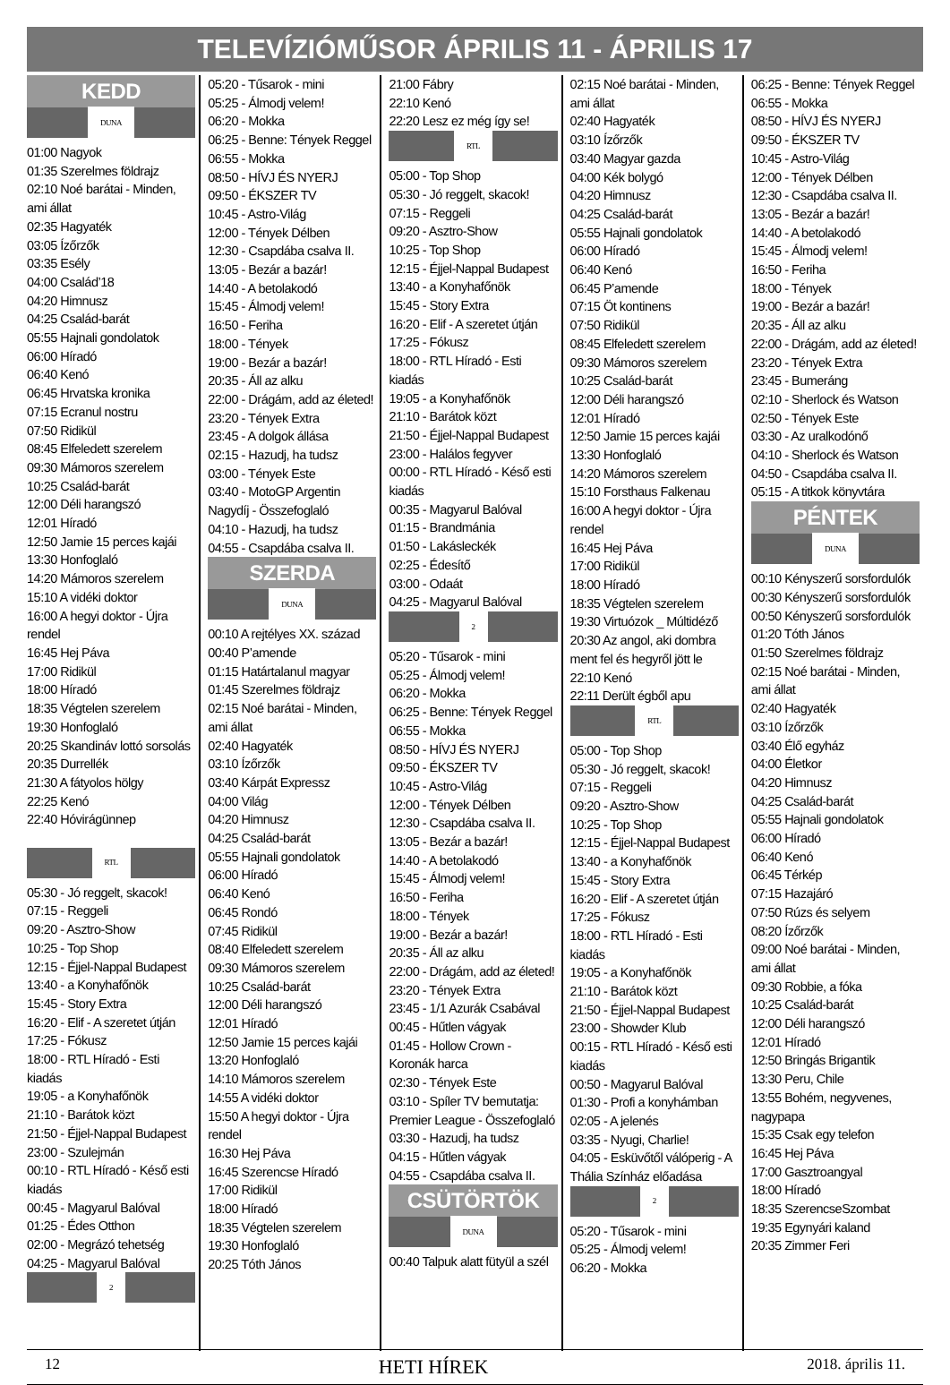TELEVÍZIÓMŰSOR ÁPRILIS 11 - ÁPRILIS 17
KEDD
DUNA
01:00 Nagyok
01:35 Szerelmes földrajz
02:10 Noé barátai - Minden, ami állat
02:35 Hagyaték
03:05 Ízőrzők
03:35 Esély
04:00 Család’18
04:20 Himnusz
04:25 Család-barát
05:55 Hajnali gondolatok
06:00 Híradó
06:40 Kenó
06:45 Hrvatska kronika
07:15 Ecranul nostru
07:50 Ridikül
08:45 Elfeledett szerelem
09:30 Mámoros szerelem
10:25 Család-barát
12:00 Déli harangszó
12:01 Híradó
12:50 Jamie 15 perces kajái
13:30 Honfoglaló
14:20 Mámoros szerelem
15:10 A vidéki doktor
16:00 A hegyi doktor - Újra rendel
16:45 Hej Páva
17:00 Ridikül
18:00 Híradó
18:35 Végtelen szerelem
19:30 Honfoglaló
20:25 Skandináv lottó sorsolás
20:35 Durrellék
21:30 A fátyolos hölgy
22:25 Kenó
22:40 Hóvirágünnep
RTL
05:30 - Jó reggelt, skacok!
07:15 - Reggeli
09:20 - Asztro-Show
10:25 - Top Shop
12:15 - Éjjel-Nappal Budapest
13:40 - a Konyhafőnök
15:45 - Story Extra
16:20 - Elif - A szeretet útján
17:25 - Fókusz
18:00 - RTL Híradó - Esti kiadás
19:05 - a Konyhafőnök
21:10 - Barátok közt
21:50 - Éjjel-Nappal Budapest
23:00 - Szulejmán
00:10 - RTL Híradó - Késő esti kiadás
00:45 - Magyarul Balóval
01:25 - Édes Otthon
02:00 - Megrázó tehetség
04:25 - Magyarul Balóval
2
05:20 - Tűsarok - mini
05:25 - Álmodj velem!
06:20 - Mokka
06:25 - Benne: Tények Reggel
06:55 - Mokka
08:50 - HÍVJ ÉS NYERJ
09:50 - ÉKSZER TV
10:45 - Astro-Világ
12:00 - Tények Délben
12:30 - Csapdába csalva II.
13:05 - Bezár a bazár!
14:40 - A betolakodó
15:45 - Álmodj velem!
16:50 - Feriha
18:00 - Tények
19:00 - Bezár a bazár!
20:35 - Áll az alku
22:00 - Drágám, add az életed!
23:20 - Tények Extra
23:45 - A dolgok állása
02:15 - Hazudj, ha tudsz
03:00 - Tények Este
03:40 - MotoGP Argentin Nagydíj - Összefoglaló
04:10 - Hazudj, ha tudsz
04:55 - Csapdába csalva II.
SZERDA
DUNA
00:10 A rejtélyes XX. század
00:40 P’amende
01:15 Határtalanul magyar
01:45 Szerelmes földrajz
02:15 Noé barátai - Minden, ami állat
02:40 Hagyaték
03:10 Ízőrzők
03:40 Kárpát Expressz
04:00 Világ
04:20 Himnusz
04:25 Család-barát
05:55 Hajnali gondolatok
06:00 Híradó
06:40 Kenó
06:45 Rondó
07:45 Ridikül
08:40 Elfeledett szerelem
09:30 Mámoros szerelem
10:25 Család-barát
12:00 Déli harangszó
12:01 Híradó
12:50 Jamie 15 perces kajái
13:20 Honfoglaló
14:10 Mámoros szerelem
14:55 A vidéki doktor
15:50 A hegyi doktor - Újra rendel
16:30 Hej Páva
16:45 Szerencse Híradó
17:00 Ridikül
18:00 Híradó
18:35 Végtelen szerelem
19:30 Honfoglaló
20:25 Tóth János
21:00 Fábry
22:10 Kenó
22:20 Lesz ez még így se!
RTL
05:00 - Top Shop
05:30 - Jó reggelt, skacok!
07:15 - Reggeli
09:20 - Asztro-Show
10:25 - Top Shop
12:15 - Éjjel-Nappal Budapest
13:40 - a Konyhafőnök
15:45 - Story Extra
16:20 - Elif - A szeretet útján
17:25 - Fókusz
18:00 - RTL Híradó - Esti kiadás
19:05 - a Konyhafőnök
21:10 - Barátok közt
21:50 - Éjjel-Nappal Budapest
23:00 - Halálos fegyver
00:00 - RTL Híradó - Késő esti kiadás
00:35 - Magyarul Balóval
01:15 - Brandmánia
01:50 - Lakásleckék
02:25 - Édesítő
03:00 - Odaát
04:25 - Magyarul Balóval
2
05:20 - Tűsarok - mini
05:25 - Álmodj velem!
06:20 - Mokka
06:25 - Benne: Tények Reggel
06:55 - Mokka
08:50 - HÍVJ ÉS NYERJ
09:50 - ÉKSZER TV
10:45 - Astro-Világ
12:00 - Tények Délben
12:30 - Csapdába csalva II.
13:05 - Bezár a bazár!
14:40 - A betolakodó
15:45 - Álmodj velem!
16:50 - Feriha
18:00 - Tények
19:00 - Bezár a bazár!
20:35 - Áll az alku
22:00 - Drágám, add az életed!
23:20 - Tények Extra
23:45 - 1/1 Azurák Csabával
00:45 - Hűtlen vágyak
01:45 - Hollow Crown - Koronák harca
02:30 - Tények Este
03:10 - Spíler TV bemutatja: Premier League - Összefoglaló
03:30 - Hazudj, ha tudsz
04:15 - Hűtlen vágyak
04:55 - Csapdába csalva II.
CSÜTÖRTÖK
DUNA
00:40 Talpuk alatt fütyül a szél
02:15 Noé barátai - Minden, ami állat
02:40 Hagyaték
03:10 Ízőrzők
03:40 Magyar gazda
04:00 Kék bolygó
04:20 Himnusz
04:25 Család-barát
05:55 Hajnali gondolatok
06:00 Híradó
06:40 Kenó
06:45 P’amende
07:15 Öt kontinens
07:50 Ridikül
08:45 Elfeledett szerelem
09:30 Mámoros szerelem
10:25 Család-barát
12:00 Déli harangszó
12:01 Híradó
12:50 Jamie 15 perces kajái
13:30 Honfoglaló
14:20 Mámoros szerelem
15:10 Forsthaus Falkenau
16:00 A hegyi doktor - Újra rendel
16:45 Hej Páva
17:00 Ridikül
18:00 Híradó
18:35 Végtelen szerelem
19:30 Virtuózok _ Múltidéző
20:30 Az angol, aki dombra ment fel és hegyről jött le
22:10 Kenó
22:11 Derült égből apu
RTL
05:00 - Top Shop
05:30 - Jó reggelt, skacok!
07:15 - Reggeli
09:20 - Asztro-Show
10:25 - Top Shop
12:15 - Éjjel-Nappal Budapest
13:40 - a Konyhafőnök
15:45 - Story Extra
16:20 - Elif - A szeretet útján
17:25 - Fókusz
18:00 - RTL Híradó - Esti kiadás
19:05 - a Konyhafőnök
21:10 - Barátok közt
21:50 - Éjjel-Nappal Budapest
23:00 - Showder Klub
00:15 - RTL Híradó - Késő esti kiadás
00:50 - Magyarul Balóval
01:30 - Profi a konyhámban
02:05 - A jelenés
03:35 - Nyugi, Charlie!
04:05 - Esküvőtől válóperig - A Thália Színház előadása
2
05:20 - Tűsarok - mini
05:25 - Álmodj velem!
06:20 - Mokka
06:25 - Benne: Tények Reggel
06:55 - Mokka
08:50 - HÍVJ ÉS NYERJ
09:50 - ÉKSZER TV
10:45 - Astro-Világ
12:00 - Tények Délben
12:30 - Csapdába csalva II.
13:05 - Bezár a bazár!
14:40 - A betolakodó
15:45 - Álmodj velem!
16:50 - Feriha
18:00 - Tények
19:00 - Bezár a bazár!
20:35 - Áll az alku
22:00 - Drágám, add az életed!
23:20 - Tények Extra
23:45 - Bumeráng
02:10 - Sherlock és Watson
02:50 - Tények Este
03:30 - Az uralkodónő
04:10 - Sherlock és Watson
04:50 - Csapdába csalva II.
05:15 - A titkok könyvtára
PÉNTEK
DUNA
00:10 Kényszerű sorsfordulók
00:30 Kényszerű sorsfordulók
00:50 Kényszerű sorsfordulók
01:20 Tóth János
01:50 Szerelmes földrajz
02:15 Noé barátai - Minden, ami állat
02:40 Hagyaték
03:10 Ízőrzők
03:40 Élő egyház
04:00 Életkor
04:20 Himnusz
04:25 Család-barát
05:55 Hajnali gondolatok
06:00 Híradó
06:40 Kenó
06:45 Térkép
07:15 Hazajáró
07:50 Rúzs és selyem
08:20 Ízőrzők
09:00 Noé barátai - Minden, ami állat
09:30 Robbie, a fóka
10:25 Család-barát
12:00 Déli harangszó
12:01 Híradó
12:50 Bringás Brigantik
13:30 Peru, Chile
13:55 Bohém, negyvenes, nagypapa
15:35 Csak egy telefon
16:45 Hej Páva
17:00 Gasztroangyal
18:00 Híradó
18:35 SzerencseSzombat
19:35 Egynyári kaland
20:35 Zimmer Feri
12 HETI HÍREK 2018. április 11.